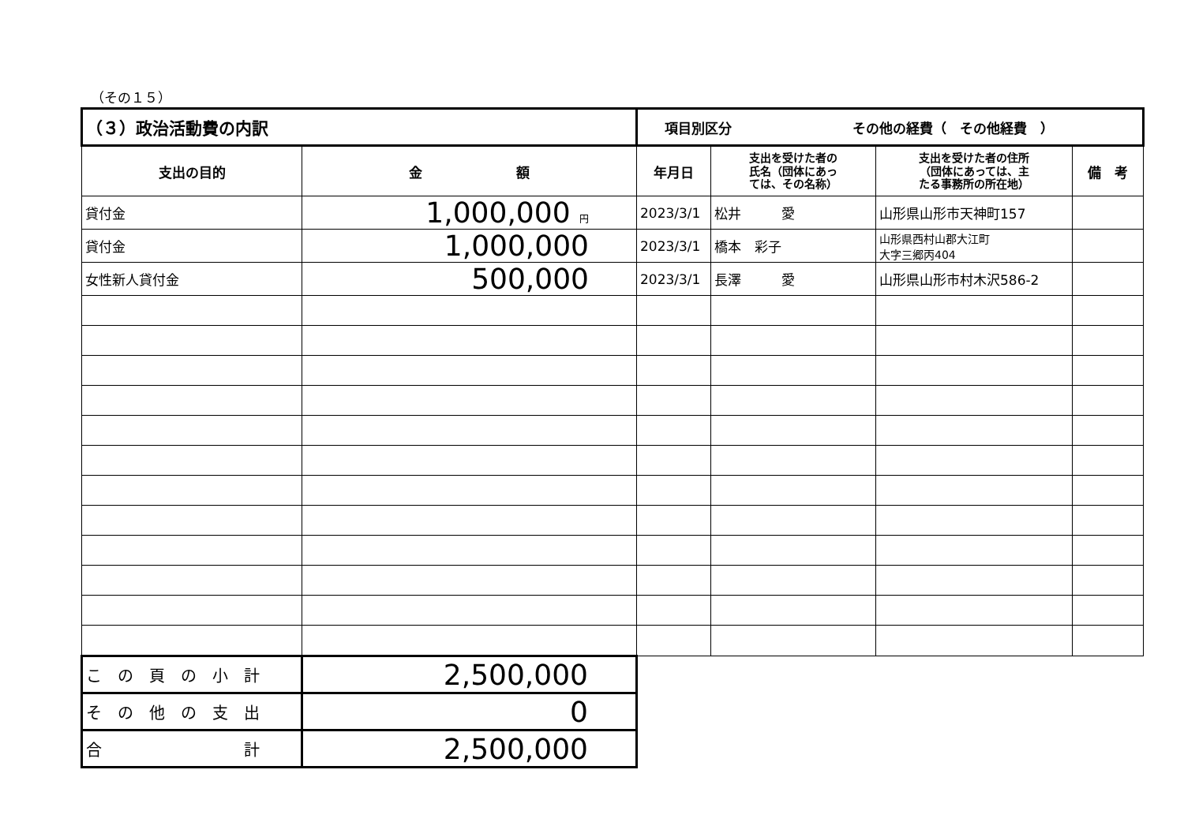（その１５）
| （３）政治活動費の内訳 | | 項目別区分 その他の経費（ その他経費 ） | | | |
| --- | --- | --- | --- | --- | --- |
| 支出の目的 | 金 額 | 年月日 | 支出を受けた者の 氏名（団体にあっ ては、その名称） | 支出を受けた者の住所 （団体にあっては、主 たる事務所の所在地） | 備 考 |
| 貸付金 | 1,000,000 円 | 2023/3/1 | 松井 愛 | 山形県山形市天神町157 | |
| 貸付金 | 1,000,000 | 2023/3/1 | 橋本 彩子 | 山形県西村山郡大江町 大字三郷丙404 | |
| 女性新人貸付金 | 500,000 | 2023/3/1 | 長澤 愛 | 山形県山形市村木沢586-2 | |
| こ の 頁 の 小 計 | 2,500,000 | | | | |
| そ の 他 の 支 出 | 0 | | | | |
| 合 計 | 2,500,000 | | | | |